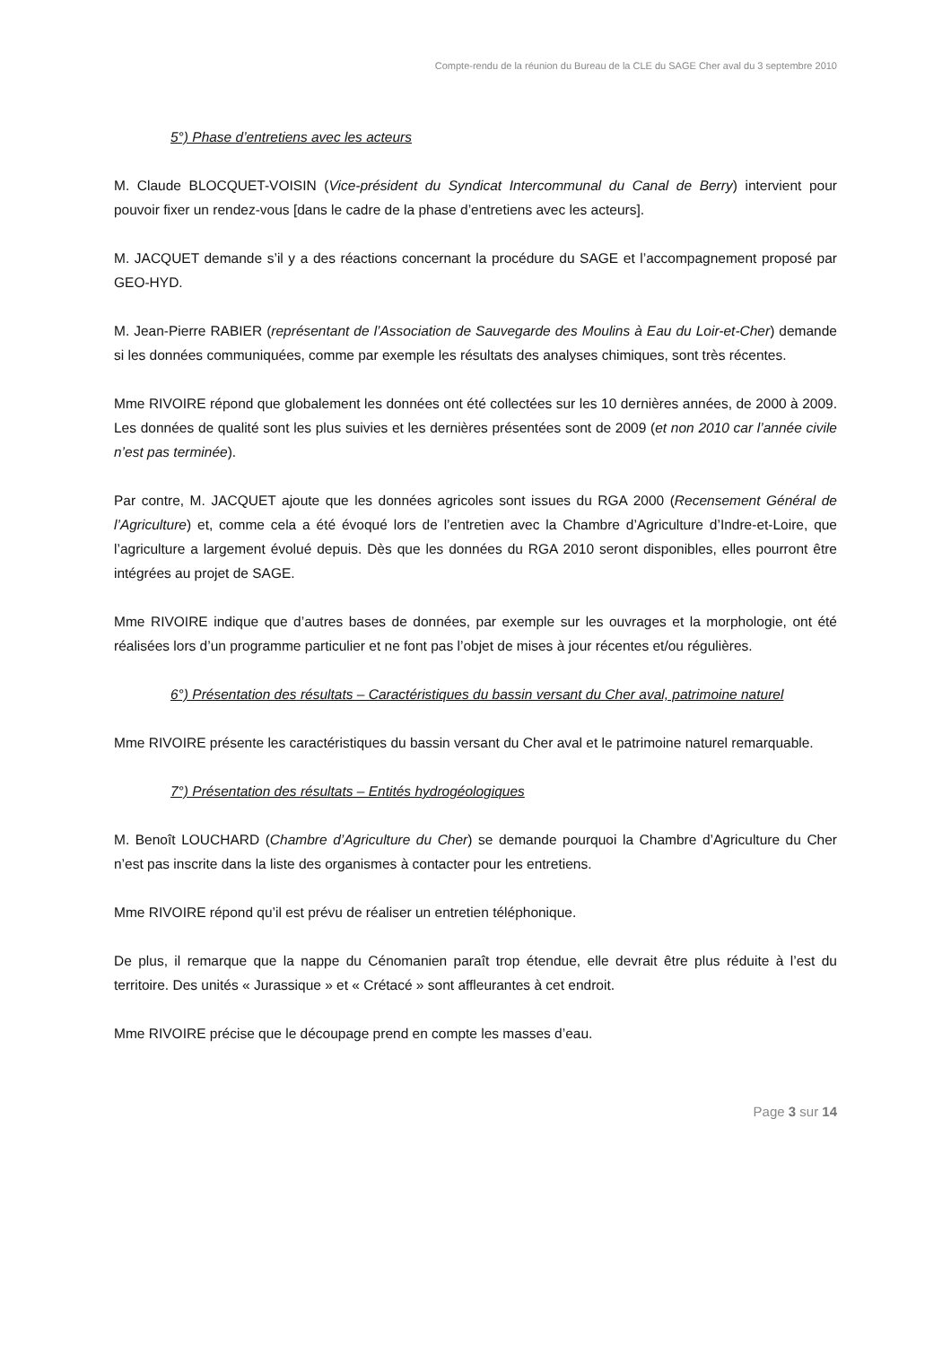Compte-rendu de la réunion du Bureau de la CLE du SAGE Cher aval du 3 septembre 2010
5°) Phase d’entretiens avec les acteurs
M. Claude BLOCQUET-VOISIN (Vice-président du Syndicat Intercommunal du Canal de Berry) intervient pour pouvoir fixer un rendez-vous [dans le cadre de la phase d’entretiens avec les acteurs].
M. JACQUET demande s’il y a des réactions concernant la procédure du SAGE et l’accompagnement proposé par GEO-HYD.
M. Jean-Pierre RABIER (représentant de l’Association de Sauvegarde des Moulins à Eau du Loir-et-Cher) demande si les données communiquées, comme par exemple les résultats des analyses chimiques, sont très récentes.
Mme RIVOIRE répond que globalement les données ont été collectées sur les 10 dernières années, de 2000 à 2009. Les données de qualité sont les plus suivies et les dernières présentées sont de 2009 (et non 2010 car l’année civile n’est pas terminée).
Par contre, M. JACQUET ajoute que les données agricoles sont issues du RGA 2000 (Recensement Général de l’Agriculture) et, comme cela a été évoqué lors de l’entretien avec la Chambre d’Agriculture d’Indre-et-Loire, que l’agriculture a largement évolué depuis. Dès que les données du RGA 2010 seront disponibles, elles pourront être intégrées au projet de SAGE.
Mme RIVOIRE indique que d’autres bases de données, par exemple sur les ouvrages et la morphologie, ont été réalisées lors d’un programme particulier et ne font pas l’objet de mises à jour récentes et/ou régulières.
6°) Présentation des résultats – Caractéristiques du bassin versant du Cher aval, patrimoine naturel
Mme RIVOIRE présente les caractéristiques du bassin versant du Cher aval et le patrimoine naturel remarquable.
7°) Présentation des résultats – Entités hydrogéologiques
M. Benoît LOUCHARD (Chambre d’Agriculture du Cher) se demande pourquoi la Chambre d’Agriculture du Cher n’est pas inscrite dans la liste des organismes à contacter pour les entretiens.
Mme RIVOIRE répond qu’il est prévu de réaliser un entretien téléphonique.
De plus, il remarque que la nappe du Cénomanien paraît trop étendue, elle devrait être plus réduite à l’est du territoire. Des unités « Jurassique » et « Crétacé » sont affleurantes à cet endroit.
Mme RIVOIRE précise que le découpage prend en compte les masses d’eau.
Page 3 sur 14